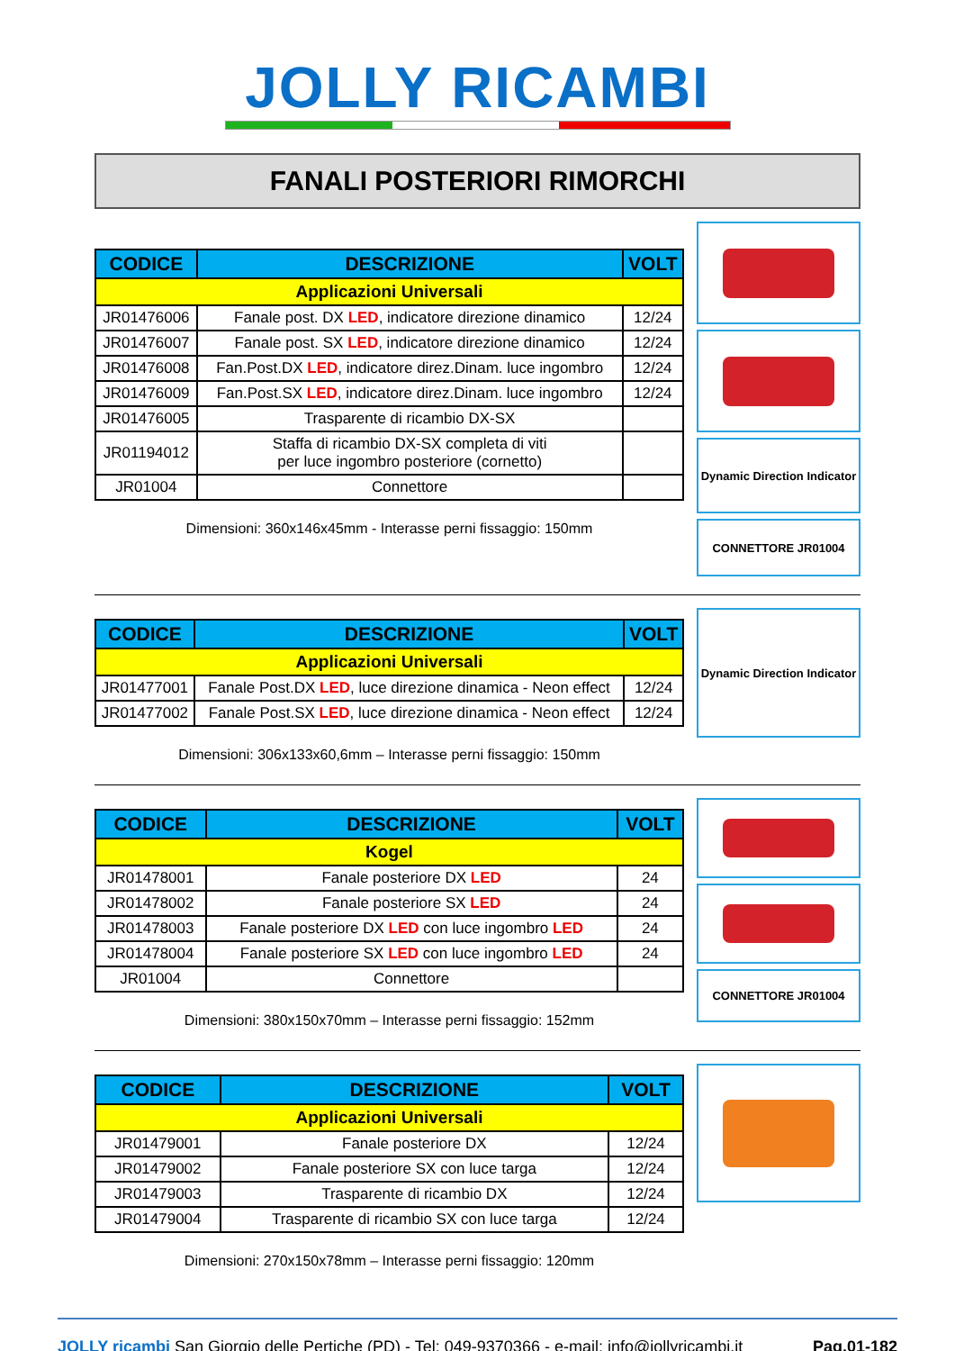JOLLY RICAMBI
FANALI POSTERIORI RIMORCHI
| CODICE | DESCRIZIONE | VOLT |
| --- | --- | --- |
| Applicazioni Universali | | |
| JR01476006 | Fanale post. DX LED , indicatore direzione dinamico | 12/24 |
| JR01476007 | Fanale post. SX LED , indicatore direzione dinamico | 12/24 |
| JR01476008 | Fan.Post.DX LED , indicatore direz.Dinam. luce ingombro | 12/24 |
| JR01476009 | Fan.Post.SX LED , indicatore direz.Dinam. luce ingombro | 12/24 |
| JR01476005 | Trasparente di ricambio DX-SX | |
| JR01194012 | Staffa di ricambio DX-SX completa di viti per luce ingombro posteriore (cornetto) | |
| JR01004 | Connettore | |
Dimensioni: 360x146x45mm - Interasse perni fissaggio: 150mm
Dynamic Direction Indicator
CONNETTORE JR01004
| CODICE | DESCRIZIONE | VOLT |
| --- | --- | --- |
| Applicazioni Universali | | |
| JR01477001 | Fanale Post.DX LED , luce direzione dinamica - Neon effect | 12/24 |
| JR01477002 | Fanale Post.SX LED , luce direzione dinamica - Neon effect | 12/24 |
Dimensioni: 306x133x60,6mm – Interasse perni fissaggio: 150mm
Dynamic Direction Indicator
| CODICE | DESCRIZIONE | VOLT |
| --- | --- | --- |
| Kogel | | |
| JR01478001 | Fanale posteriore DX LED | 24 |
| JR01478002 | Fanale posteriore SX LED | 24 |
| JR01478003 | Fanale posteriore DX LED con luce ingombro LED | 24 |
| JR01478004 | Fanale posteriore SX LED con luce ingombro LED | 24 |
| JR01004 | Connettore | |
Dimensioni: 380x150x70mm – Interasse perni fissaggio: 152mm
CONNETTORE JR01004
| CODICE | DESCRIZIONE | VOLT |
| --- | --- | --- |
| Applicazioni Universali | | |
| JR01479001 | Fanale posteriore DX | 12/24 |
| JR01479002 | Fanale posteriore SX con luce targa | 12/24 |
| JR01479003 | Trasparente di ricambio DX | 12/24 |
| JR01479004 | Trasparente di ricambio SX con luce targa | 12/24 |
Dimensioni: 270x150x78mm – Interasse perni fissaggio: 120mm
JOLLY ricambi
San Giorgio delle Pertiche (PD) - Tel: 049-9370366 - e-mail: info@jollyricambi.it
Pag.01-182